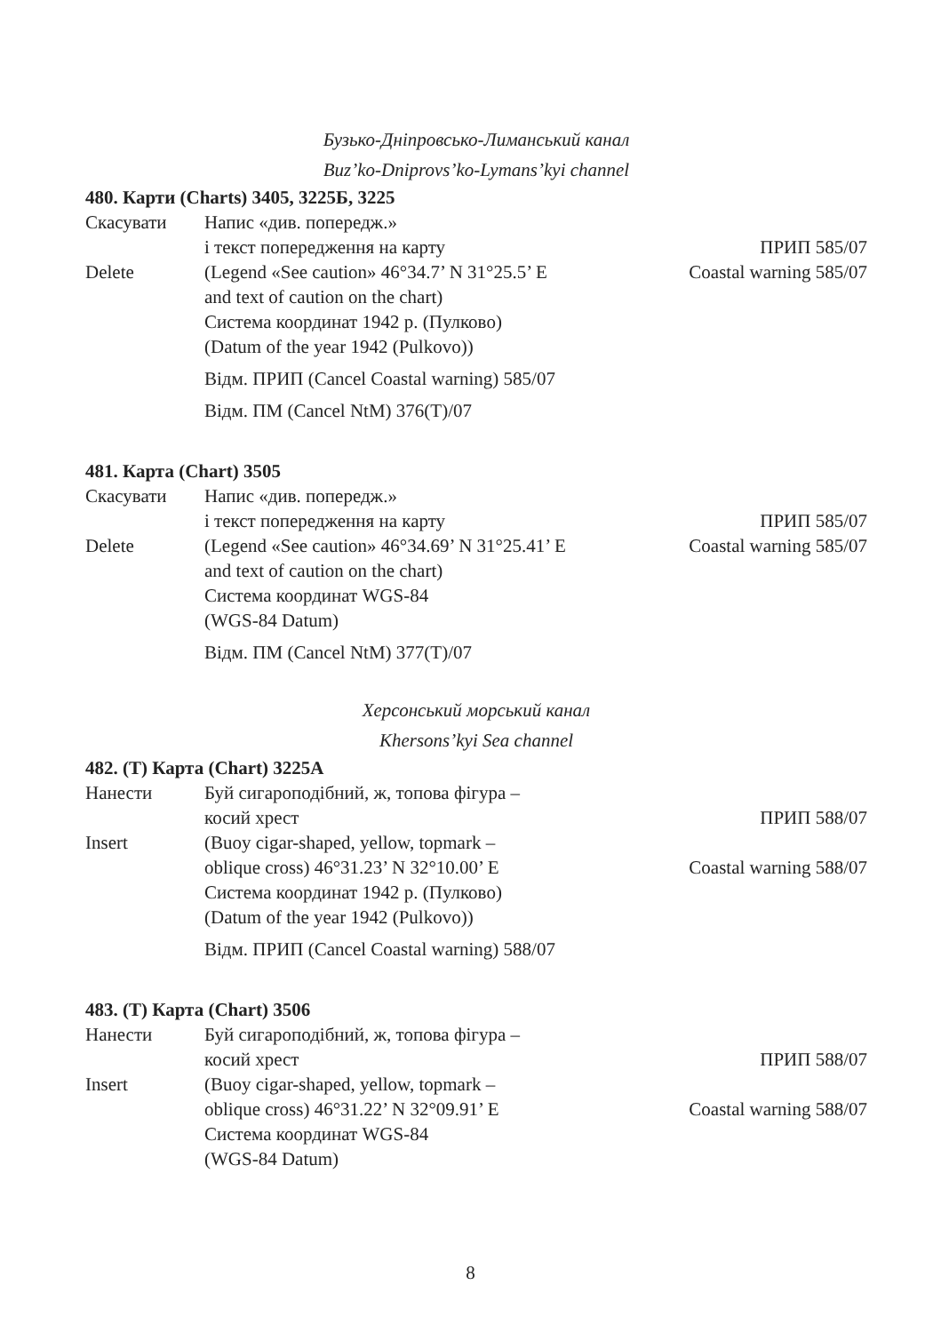Бузько-Дніпровсько-Лиманський канал
Buz’ko-Dniprovs’ko-Lymans’kyi channel
480. Карти (Charts) 3405, 3225Б, 3225
Скасувати Напис «див. попередж.»
і текст попередження на карту ПРИП 585/07
Delete (Legend «See caution» 46°34.7’ N 31°25.5’ E
Coastal warning 585/07
and text of caution on the chart)
Система координат 1942 р. (Пулково)
(Datum of the year 1942 (Pulkovo))
Відм. ПРИП (Cancel Coastal warning) 585/07
Відм. ПМ (Cancel NtM) 376(T)/07
481. Карта (Chart) 3505
Скасувати Напис «див. попередж.»
і текст попередження на карту ПРИП 585/07
Delete (Legend «See caution» 46°34.69’ N 31°25.41’ E
Coastal warning 585/07
and text of caution on the chart)
Система координат WGS-84
(WGS-84 Datum)
Відм. ПМ (Cancel NtM) 377(T)/07
Херсонський морський канал
Khersons’kyi Sea channel
482. (T) Карта (Chart) 3225А
Нанести Буй сигароподібний, ж, топова фігура –
косий хрест ПРИП 588/07
Insert (Buoy cigar-shaped, yellow, topmark –
oblique cross) 46°31.23’ N 32°10.00’ E
Coastal warning 588/07
Система координат 1942 р. (Пулково)
(Datum of the year 1942 (Pulkovo))
Відм. ПРИП (Cancel Coastal warning) 588/07
483. (T) Карта (Chart) 3506
Нанести Буй сигароподібний, ж, топова фігура –
косий хрест ПРИП 588/07
Insert (Buoy cigar-shaped, yellow, topmark –
oblique cross) 46°31.22’ N 32°09.91’ E
Coastal warning 588/07
Система координат WGS-84
(WGS-84 Datum)
8